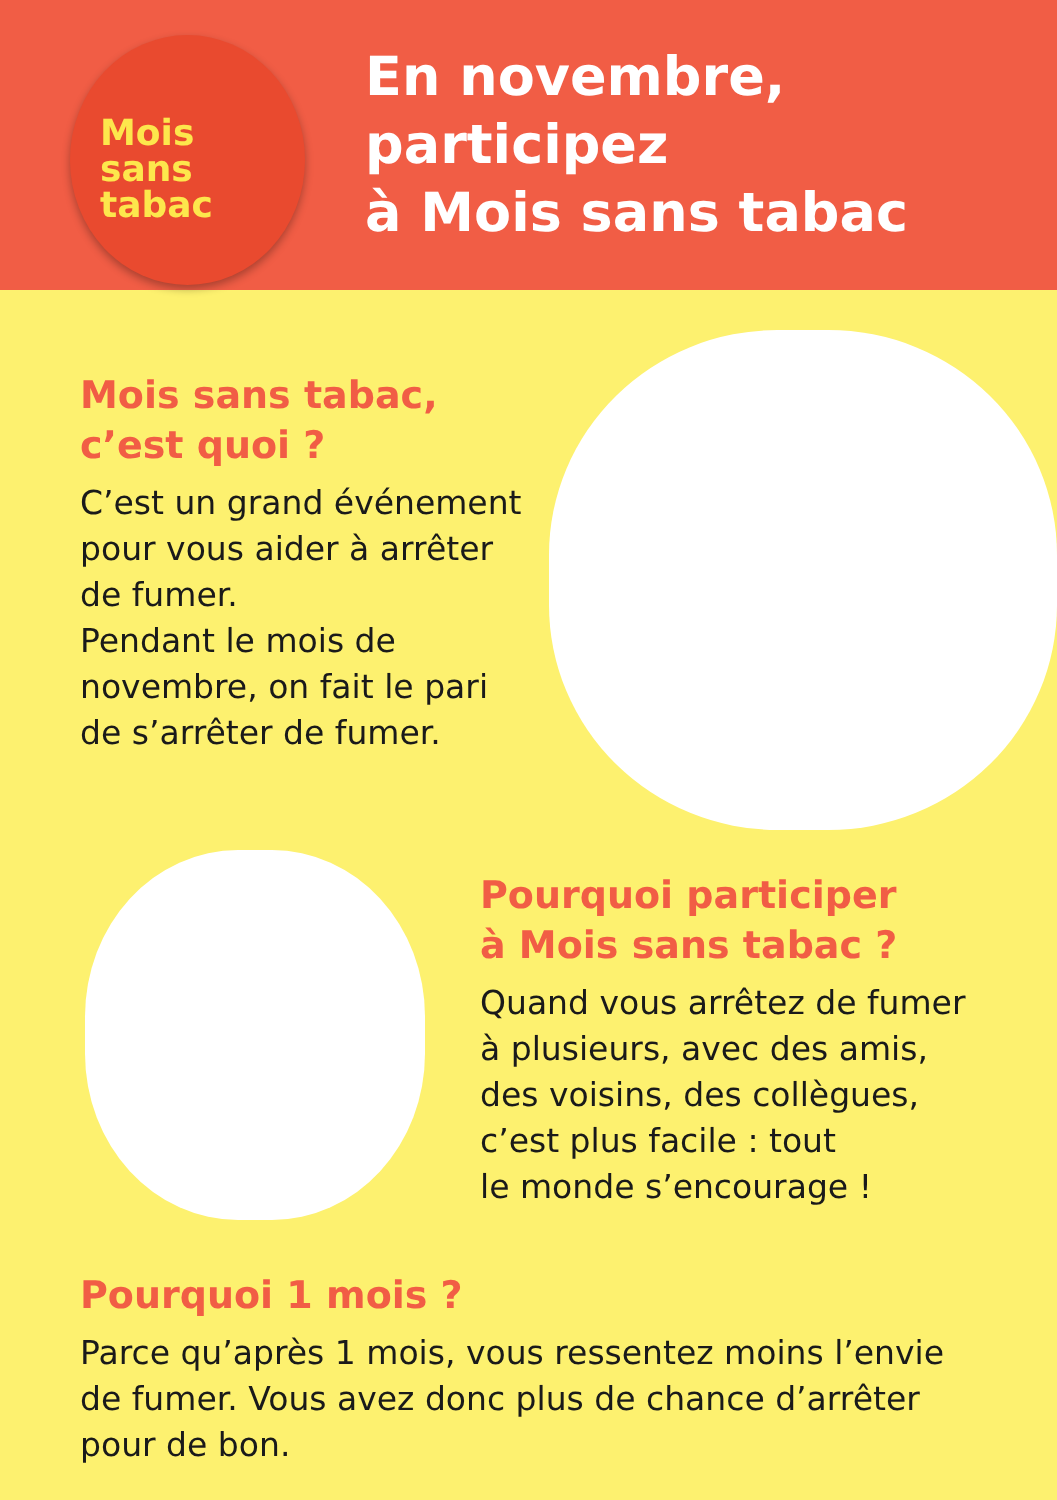Mois
sans
tabac
En novembre, participez
à Mois sans tabac
Mois sans tabac,
c’est quoi ?
C’est un grand événement pour vous aider à arrêter de fumer.
Pendant le mois de novembre, on fait le pari de s’arrêter de fumer.
Pourquoi participer
à Mois sans tabac ?
Quand vous arrêtez de fumer
à plusieurs, avec des amis,
des voisins, des collègues,
c’est plus facile : tout
le monde s’encourage !
Pourquoi 1 mois ?
Parce qu’après 1 mois, vous ressentez moins l’envie de fumer. Vous avez donc plus de chance d’arrêter pour de bon.